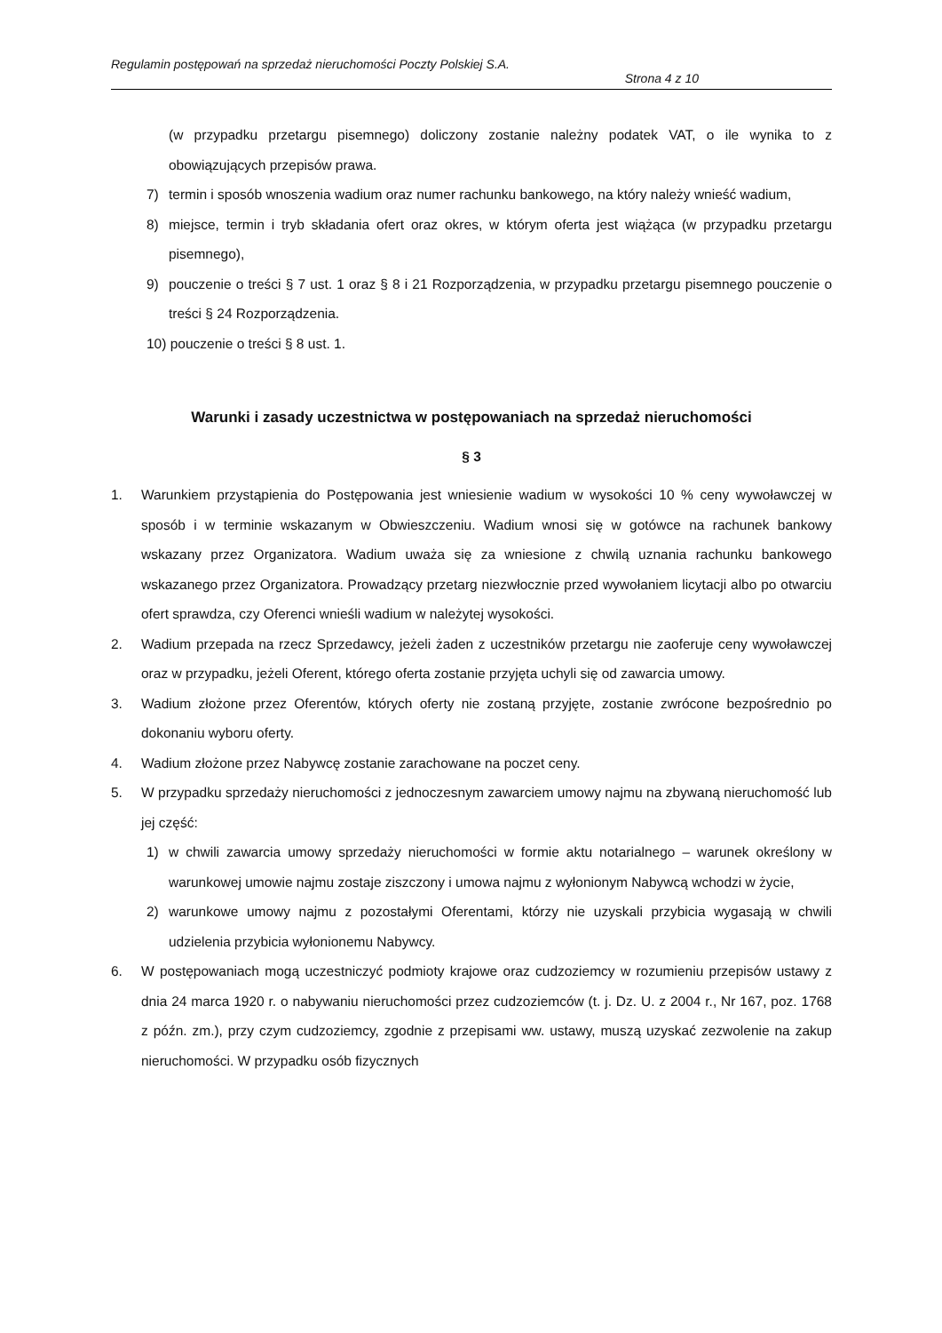Regulamin postępowań na sprzedaż nieruchomości Poczty Polskiej S.A.
Strona 4 z 10
(w przypadku przetargu pisemnego) doliczony zostanie należny podatek VAT, o ile wynika to z obowiązujących przepisów prawa.
7) termin i sposób wnoszenia wadium oraz numer rachunku bankowego, na który należy wnieść wadium,
8) miejsce, termin i tryb składania ofert oraz okres, w którym oferta jest wiążąca (w przypadku przetargu pisemnego),
9) pouczenie o treści § 7 ust. 1 oraz § 8 i 21 Rozporządzenia, w przypadku przetargu pisemnego pouczenie o treści § 24 Rozporządzenia.
10) pouczenie o treści § 8 ust. 1.
Warunki i zasady uczestnictwa w postępowaniach na sprzedaż nieruchomości
§ 3
1. Warunkiem przystąpienia do Postępowania jest wniesienie wadium w wysokości 10 % ceny wywoławczej w sposób i w terminie wskazanym w Obwieszczeniu. Wadium wnosi się w gotówce na rachunek bankowy wskazany przez Organizatora. Wadium uważa się za wniesione z chwilą uznania rachunku bankowego wskazanego przez Organizatora. Prowadzący przetarg niezwłocznie przed wywołaniem licytacji albo po otwarciu ofert sprawdza, czy Oferenci wnieśli wadium w należytej wysokości.
2. Wadium przepada na rzecz Sprzedawcy, jeżeli żaden z uczestników przetargu nie zaoferuje ceny wywoławczej oraz w przypadku, jeżeli Oferent, którego oferta zostanie przyjęta uchyli się od zawarcia umowy.
3. Wadium złożone przez Oferentów, których oferty nie zostaną przyjęte, zostanie zwrócone bezpośrednio po dokonaniu wyboru oferty.
4. Wadium złożone przez Nabywcę zostanie zarachowane na poczet ceny.
5. W przypadku sprzedaży nieruchomości z jednoczesnym zawarciem umowy najmu na zbywaną nieruchomość lub jej część:
1) w chwili zawarcia umowy sprzedaży nieruchomości w formie aktu notarialnego – warunek określony w warunkowej umowie najmu zostaje ziszczony i umowa najmu z wyłonionym Nabywcą wchodzi w życie,
2) warunkowe umowy najmu z pozostałymi Oferentami, którzy nie uzyskali przybicia wygasają w chwili udzielenia przybicia wyłonionemu Nabywcy.
6. W postępowaniach mogą uczestniczyć podmioty krajowe oraz cudzoziemcy w rozumieniu przepisów ustawy z dnia 24 marca 1920 r. o nabywaniu nieruchomości przez cudzoziemców (t. j. Dz. U. z 2004 r., Nr 167, poz. 1768 z późn. zm.), przy czym cudzoziemcy, zgodnie z przepisami ww. ustawy, muszą uzyskać zezwolenie na zakup nieruchomości. W przypadku osób fizycznych